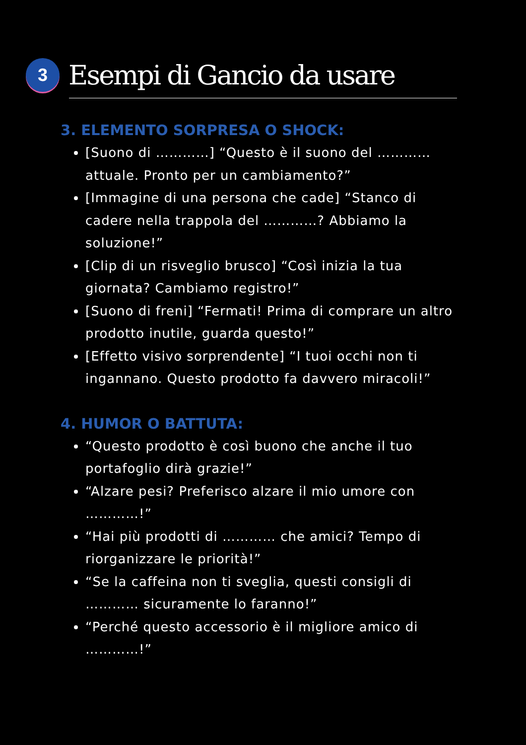3
Esempi di Gancio da usare
3. ELEMENTO SORPRESA O SHOCK:
[Suono di …………] “Questo è il suono del ………… attuale. Pronto per un cambiamento?”
[Immagine di una persona che cade] “Stanco di cadere nella trappola del …………? Abbiamo la soluzione!”
[Clip di un risveglio brusco] “Così inizia la tua giornata? Cambiamo registro!”
[Suono di freni] “Fermati! Prima di comprare un altro prodotto inutile, guarda questo!”
[Effetto visivo sorprendente] “I tuoi occhi non ti ingannano. Questo prodotto fa davvero miracoli!”
4. HUMOR O BATTUTA:
“Questo prodotto è così buono che anche il tuo portafoglio dirà grazie!”
“Alzare pesi? Preferisco alzare il mio umore con …………!”
“Hai più prodotti di ………… che amici? Tempo di riorganizzare le priorità!”
“Se la caffeina non ti sveglia, questi consigli di ………… sicuramente lo faranno!”
“Perché questo accessorio è il migliore amico di …………!”